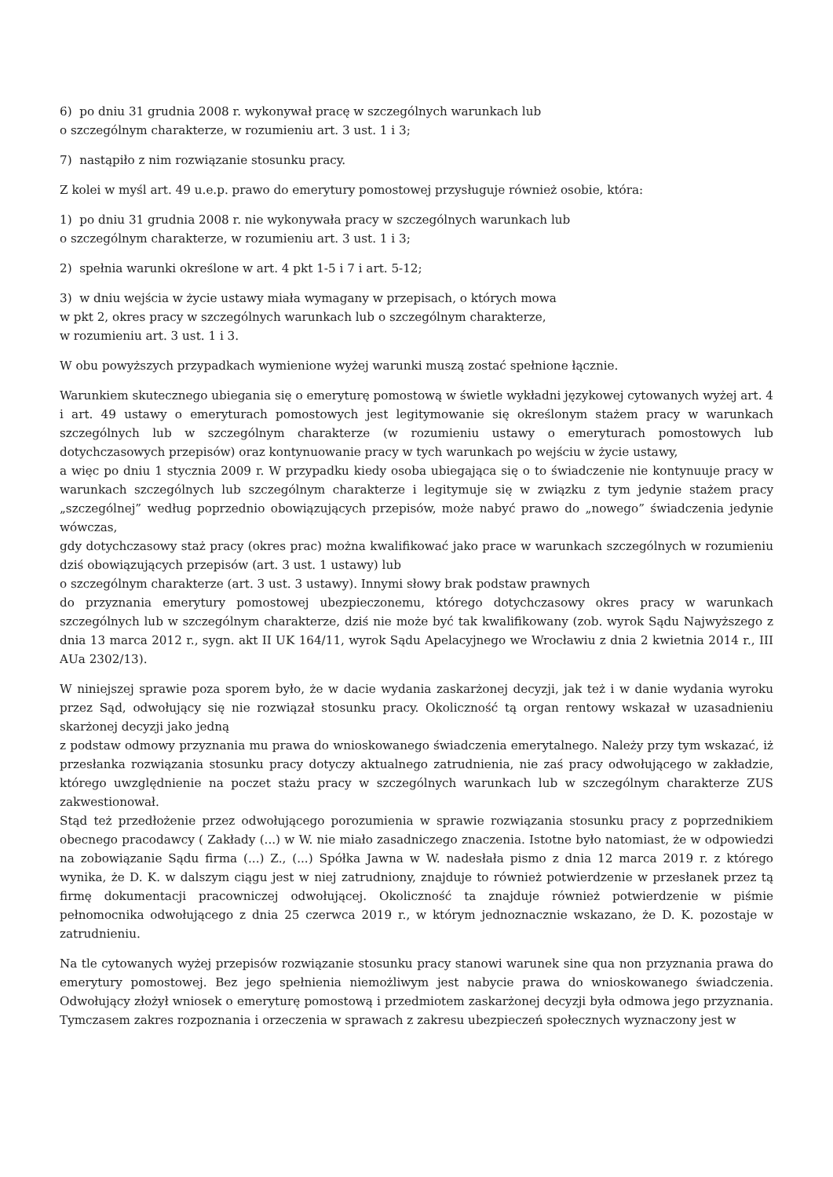6) po dniu 31 grudnia 2008 r. wykonywał pracę w szczególnych warunkach lub
o szczególnym charakterze, w rozumieniu art. 3 ust. 1 i 3;
7) nastąpiło z nim rozwiązanie stosunku pracy.
Z kolei w myśl art. 49 u.e.p. prawo do emerytury pomostowej przysługuje również osobie, która:
1) po dniu 31 grudnia 2008 r. nie wykonywała pracy w szczególnych warunkach lub
o szczególnym charakterze, w rozumieniu art. 3 ust. 1 i 3;
2) spełnia warunki określone w art. 4 pkt 1-5 i 7 i art. 5-12;
3) w dniu wejścia w życie ustawy miała wymagany w przepisach, o których mowa
w pkt 2, okres pracy w szczególnych warunkach lub o szczególnym charakterze,
w rozumieniu art. 3 ust. 1 i 3.
W obu powyższych przypadkach wymienione wyżej warunki muszą zostać spełnione łącznie.
Warunkiem skutecznego ubiegania się o emeryturę pomostową w świetle wykładni językowej cytowanych wyżej art. 4 i art. 49 ustawy o emeryturach pomostowych jest legitymowanie się określonym stażem pracy w warunkach szczególnych lub w szczególnym charakterze (w rozumieniu ustawy o emeryturach pomostowych lub dotychczasowych przepisów) oraz kontynuowanie pracy w tych warunkach po wejściu w życie ustawy,
a więc po dniu 1 stycznia 2009 r. W przypadku kiedy osoba ubiegająca się o to świadczenie nie kontynuuje pracy w warunkach szczególnych lub szczególnym charakterze i legitymuje się w związku z tym jedynie stażem pracy „szczególnej” według poprzednio obowiązujących przepisów, może nabyć prawo do „nowego” świadczenia jedynie wówczas,
gdy dotychczasowy staż pracy (okres prac) można kwalifikować jako prace w warunkach szczególnych w rozumieniu dziś obowiązujących przepisów (art. 3 ust. 1 ustawy) lub
o szczególnym charakterze (art. 3 ust. 3 ustawy). Innymi słowy brak podstaw prawnych
do przyznania emerytury pomostowej ubezpieczonemu, którego dotychczasowy okres pracy w warunkach szczególnych lub w szczególnym charakterze, dziś nie może być tak kwalifikowany (zob. wyrok Sądu Najwyższego z dnia 13 marca 2012 r., sygn. akt II UK 164/11, wyrok Sądu Apelacyjnego we Wrocławiu z dnia 2 kwietnia 2014 r., III AUa 2302/13).
W niniejszej sprawie poza sporem było, że w dacie wydania zaskarżonej decyzji, jak też i w danie wydania wyroku przez Sąd, odwołujący się nie rozwiązał stosunku pracy. Okoliczność tą organ rentowy wskazał w uzasadnieniu skarżonej decyzji jako jedną
z podstaw odmowy przyznania mu prawa do wnioskowanego świadczenia emerytalnego. Należy przy tym wskazać, iż przesłanka rozwiązania stosunku pracy dotyczy aktualnego zatrudnienia, nie zaś pracy odwołującego w zakładzie, którego uwzględnienie na poczet stażu pracy w szczególnych warunkach lub w szczególnym charakterze ZUS zakwestionował.
Stąd też przedłożenie przez odwołującego porozumienia w sprawie rozwiązania stosunku pracy z poprzednikiem obecnego pracodawcy ( Zakłady (...) w W. nie miało zasadniczego znaczenia. Istotne było natomiast, że w odpowiedzi na zobowiązanie Sądu firma (...) Z., (...) Spółka Jawna w W. nadesłała pismo z dnia 12 marca 2019 r. z którego wynika, że D. K. w dalszym ciągu jest w niej zatrudniony, znajduje to również potwierdzenie w przesłanek przez tą firmę dokumentacji pracowniczej odwołującej. Okoliczność ta znajduje również potwierdzenie w piśmie pełnomocnika odwołującego z dnia 25 czerwca 2019 r., w którym jednoznacznie wskazano, że D. K. pozostaje w zatrudnieniu.
Na tle cytowanych wyżej przepisów rozwiązanie stosunku pracy stanowi warunek sine qua non przyznania prawa do emerytury pomostowej. Bez jego spełnienia niemożliwym jest nabycie prawa do wnioskowanego świadczenia. Odwołujący złożył wniosek o emeryturę pomostową i przedmiotem zaskarżonej decyzji była odmowa jego przyznania. Tymczasem zakres rozpoznania i orzeczenia w sprawach z zakresu ubezpieczeń społecznych wyznaczony jest w